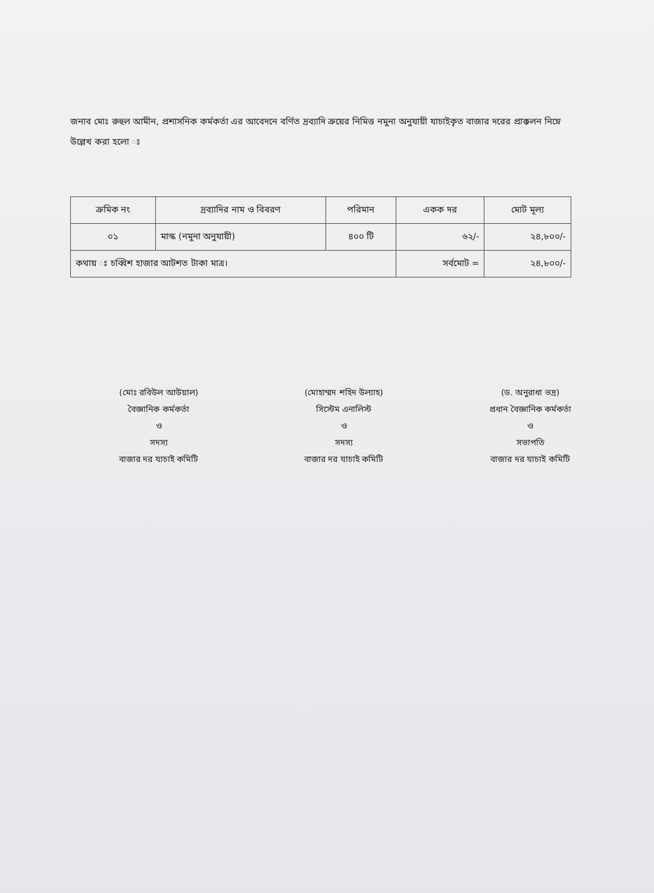জনাব মোঃ রুহুল আমীন, প্রশাসনিক কর্মকর্তা এর আবেদনে বর্ণিত দ্রব্যাদি ক্রয়ের নিমিত্ত নমুনা অনুযায়ী যাচাইকৃত বাজার দরের প্রাক্কলন নিম্নে উল্লেখ করা হলো ঃ
| ক্রমিক নং | দ্রব্যাদির নাম ও বিবরণ | পরিমান | একক দর | মোট মূল্য |
| --- | --- | --- | --- | --- |
| ০১ | মাস্ক (নমুনা অনুযায়ী) | ৪০০ টি | ৬২/- | ২৪,৮০০/- |
| কথায় ঃ চব্বিশ হাজার আটশত টাকা মাত্র। | | | সর্বমোট = | ২৪,৮০০/- |
(মোঃ রবিউল আউয়াল)
বৈজ্ঞানিক কর্মকর্তা
ও
সদস্য
বাজার দর যাচাই কমিটি
(মোহাম্মদ শহিদ উল্যাহ)
সিস্টেম এনালিস্ট
ও
সদস্য
বাজার দর যাচাই কমিটি
(ড. অনুরাধা ভদ্র)
প্রধান বৈজ্ঞানিক কর্মকর্তা
ও
সভাপতি
বাজার দর যাচাই কমিটি